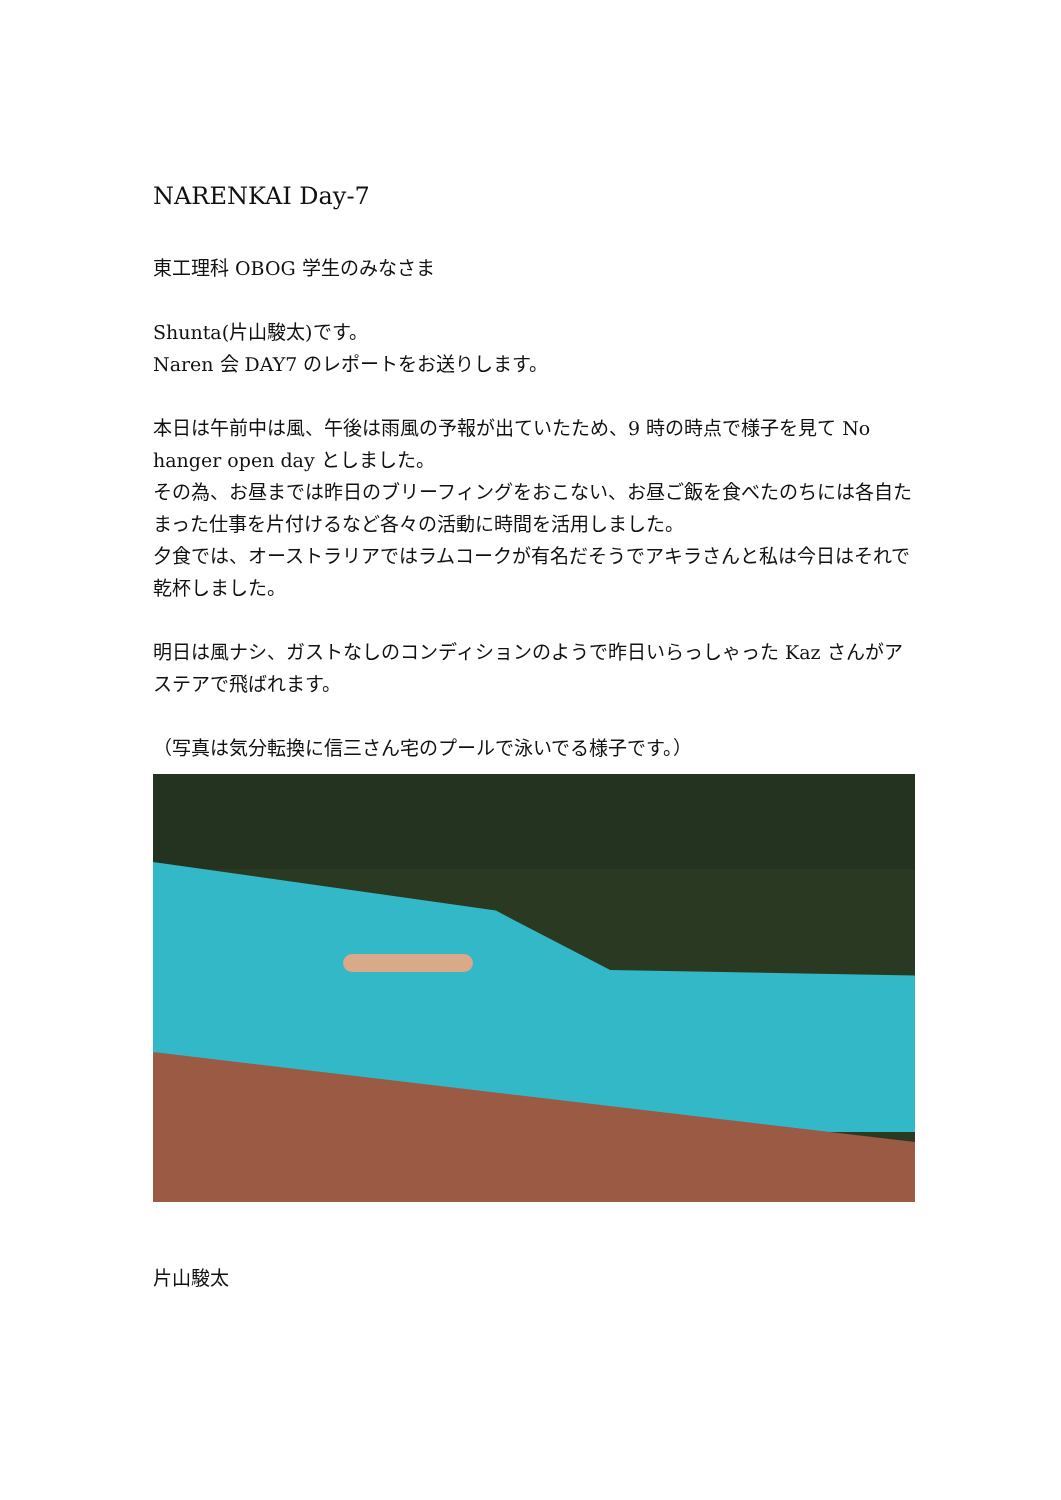NARENKAI Day-7
東工理科 OBOG 学生のみなさま
Shunta(片山駿太)です。
Naren 会 DAY7 のレポートをお送りします。
本日は午前中は風、午後は雨風の予報が出ていたため、9 時の時点で様子を見て No hanger open day としました。
その為、お昼までは昨日のブリーフィングをおこない、お昼ご飯を食べたのちには各自たまった仕事を片付けるなど各々の活動に時間を活用しました。
夕食では、オーストラリアではラムコークが有名だそうでアキラさんと私は今日はそれで乾杯しました。
明日は風ナシ、ガストなしのコンディションのようで昨日いらっしゃった Kaz さんがアステアで飛ばれます。
（写真は気分転換に信三さん宅のプールで泳いでる様子です。）
片山駿太